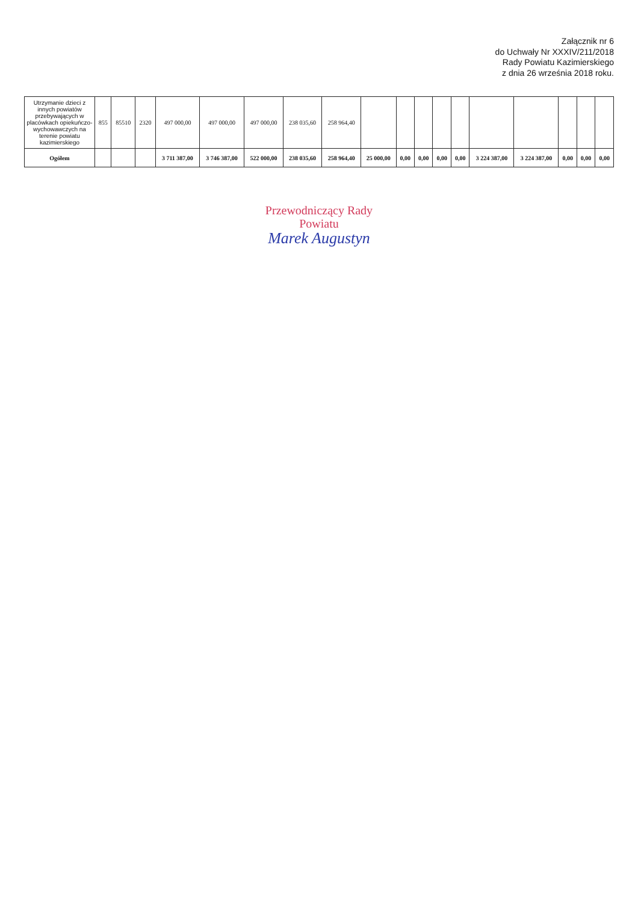Załącznik nr 6
do Uchwały Nr XXXIV/211/2018
Rady Powiatu Kazimierskiego
z dnia 26 września 2018 roku.
| Utrzymanie dzieci z innych powiatów przebywających w placówkach opiekuńczo-wychowawczych na terenie powiatu kazimierskiego | 855 | 85510 | 2320 | 497 000,00 | 497 000,00 | 497 000,00 | 238 035,60 | 258 964,40 | | | | | | | | | | |
| Ogółem | | | | 3 711 387,00 | 3 746 387,00 | 522 000,00 | 238 035,60 | 258 964,40 | 25 000,00 | 0,00 | 0,00 | 0,00 | 0,00 | 3 224 387,00 | 3 224 387,00 | 0,00 | 0,00 | 0,00 |
Przewodniczący Rady
Powiatu
Marek Augustyn